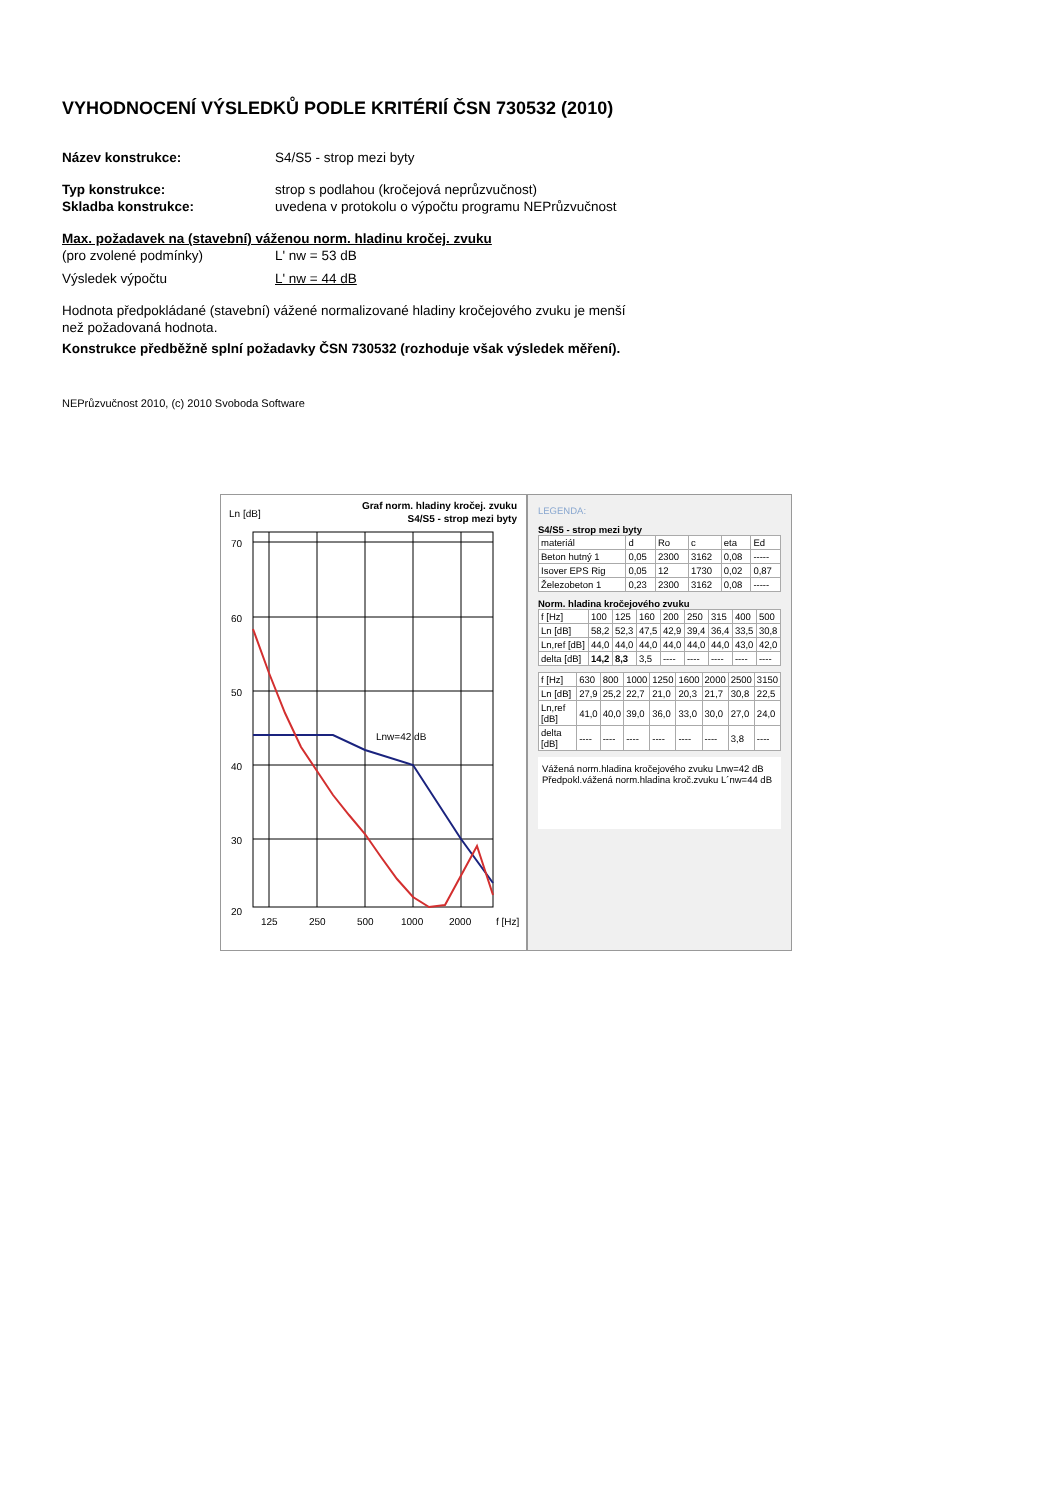VYHODNOCENÍ VÝSLEDKŮ PODLE KRITÉRIÍ ČSN 730532 (2010)
Název konstrukce: S4/S5 - strop mezi byty
Typ konstrukce: strop s podlahou (kročejová neprůzvučnost)
Skladba konstrukce: uvedena v protokolu o výpočtu programu NEPrůzvučnost
Max. požadavek na (stavební) váženou norm. hladinu kročej. zvuku
(pro zvolené podmínky) L' nw = 53 dB
Výsledek výpočtu L' nw = 44 dB
Hodnota předpokládané (stavební) vážené normalizované hladiny kročejového zvuku je menší
než požadovaná hodnota.
Konstrukce předběžně splní požadavky ČSN 730532 (rozhoduje však výsledek měření).
NEPrůzvučnost 2010, (c) 2010 Svoboda Software
Ln [dB]
Graf norm. hladiny kročej. zvuku
S4/S5 - strop mezi byty
70
60
50
40
30
20
125
250
500
1000
2000
f [Hz]
Lnw=42 dB
LEGENDA:
S4/S5 - strop mezi byty
| materiál | d | Ro | c | eta | Ed |
| --- | --- | --- | --- | --- | --- |
| Beton hutný 1 | 0,05 | 2300 | 3162 | 0,08 | ----- |
| Isover EPS Rig | 0,05 | 12 | 1730 | 0,02 | 0,87 |
| Železobeton 1 | 0,23 | 2300 | 3162 | 0,08 | ----- |
Norm. hladina kročejového zvuku
| f [Hz] | 100 | 125 | 160 | 200 | 250 | 315 | 400 | 500 |
| Ln [dB] | 58,2 | 52,3 | 47,5 | 42,9 | 39,4 | 36,4 | 33,5 | 30,8 |
| Ln,ref [dB] | 44,0 | 44,0 | 44,0 | 44,0 | 44,0 | 44,0 | 43,0 | 42,0 |
| delta [dB] | 14,2 | 8,3 | 3,5 | ---- | ---- | ---- | ---- | ---- |
| f [Hz] | 630 | 800 | 1000 | 1250 | 1600 | 2000 | 2500 | 3150 |
| Ln [dB] | 27,9 | 25,2 | 22,7 | 21,0 | 20,3 | 21,7 | 30,8 | 22,5 |
| Ln,ref [dB] | 41,0 | 40,0 | 39,0 | 36,0 | 33,0 | 30,0 | 27,0 | 24,0 |
| delta [dB] | ---- | ---- | ---- | ---- | ---- | ---- | 3,8 | ---- |
Vážená norm.hladina kročejového zvuku Lnw=42 dB
Předpokl.vážená norm.hladina kroč.zvuku L´nw=44 dB